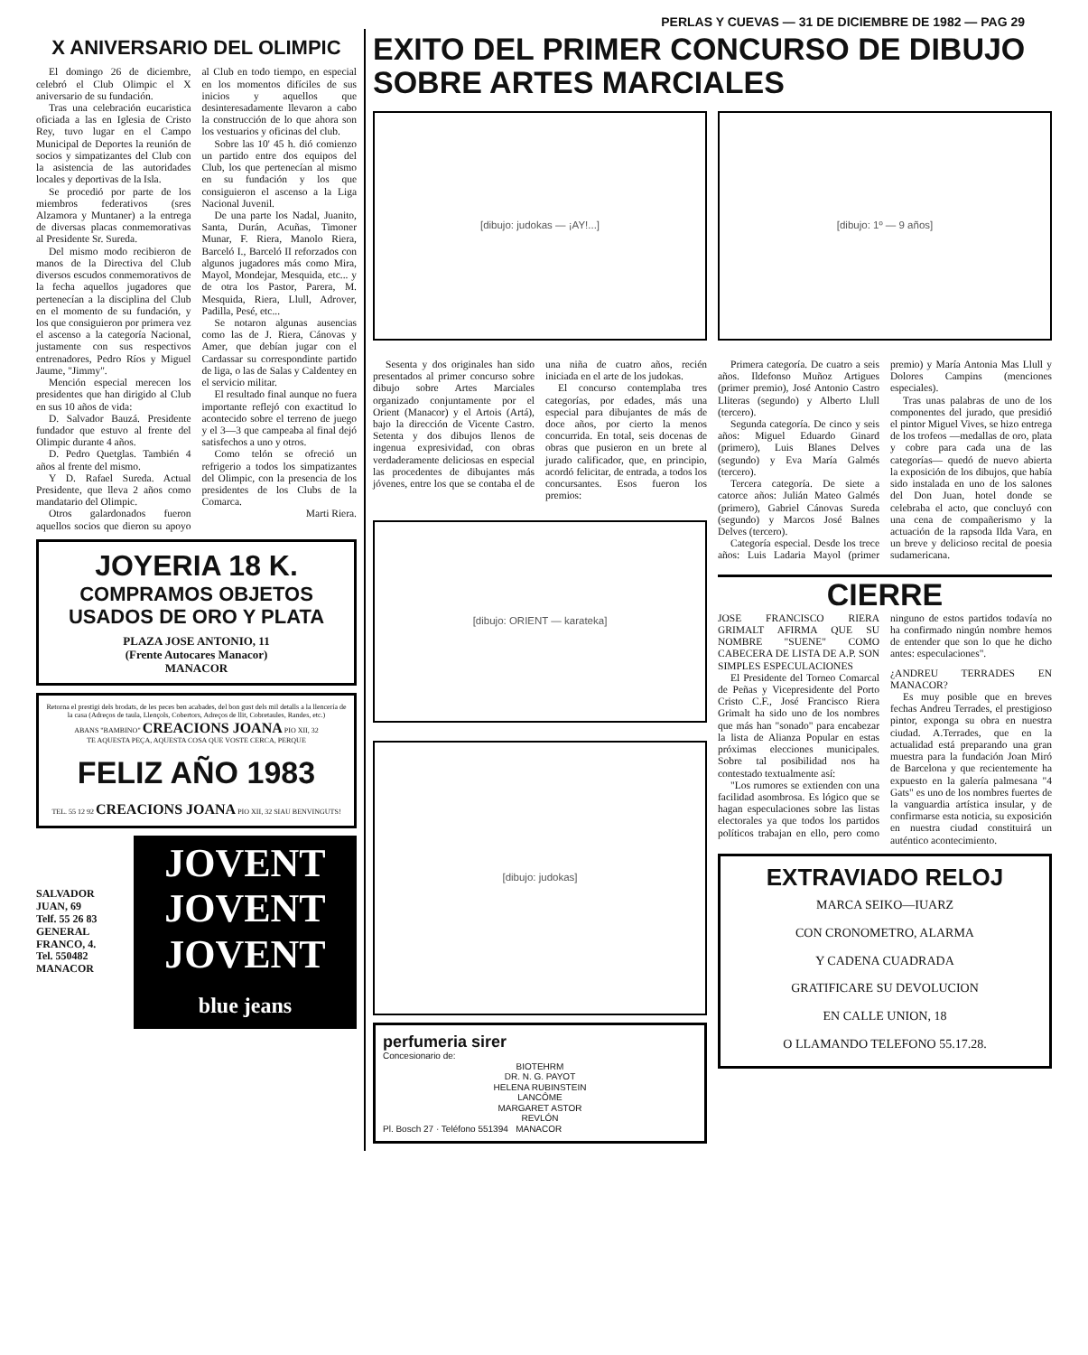PERLAS Y CUEVAS — 31 DE DICIEMBRE DE 1982 — PAG 29
X ANIVERSARIO DEL OLIMPIC
El domingo 26 de diciembre, celebró el Club Olimpic el X aniversario de su fundación.
Tras una celebración eucaristica oficiada a las en Iglesia de Cristo Rey, tuvo lugar en el Campo Municipal de Deportes la reunión de socios y simpatizantes del Club con la asistencia de las autoridades locales y deportivas de la Isla.
Se procedió por parte de los miembros federativos (sres Alzamora y Muntaner) a la entrega de diversas placas conmemorativas al Presidente Sr. Sureda.
Del mismo modo recibieron de manos de la Directiva del Club diversos escudos conmemorativos de la fecha aquellos jugadores que pertenecían a la disciplina del Club en el momento de su fundación, y los que consiguieron por primera vez el ascenso a la categoría Nacional, justamente con sus respectivos entrenadores, Pedro Ríos y Miguel Jaume, "Jimmy".
Mención especial merecen los presidentes que han dirigido al Club en sus 10 años de vida:
D. Salvador Bauzá. Presidente fundador que estuvo al frente del Olimpic durante 4 años.
D. Pedro Quetglas. También 4 años al frente del mismo.
Y D. Rafael Sureda. Actual Presidente, que lleva 2 años como mandatario del Olimpic.
Otros galardonados fueron aquellos socios que dieron su apoyo al Club en todo tiempo, en especial en los momentos difíciles de sus inicios y aquellos que desinteresadamente llevaron a cabo la construcción de lo que ahora son los vestuarios y oficinas del club.
Sobre las 10' 45 h. dió comienzo un partido entre dos equipos del Club, los que pertenecían al mismo en su fundación y los que consiguieron el ascenso a la Liga Nacional Juvenil.
De una parte los Nadal, Juanito, Santa, Durán, Acuñas, Timoner Munar, F. Riera, Manolo Riera, Barceló I., Barceló II reforzados con algunos jugadores más como Mira, Mayol, Mondejar, Mesquida, etc... y de otra los Pastor, Parera, M. Mesquida, Riera, Llull, Adrover, Padilla, Pesé, etc...
Se notaron algunas ausencias como las de J. Riera, Cánovas y Amer, que debían jugar con el Cardassar su correspondinte partido de liga, o las de Salas y Caldentey en el servicio militar.
El resultado final aunque no fuera importante reflejó con exactitud lo acontecido sobre el terreno de juego y el 3—3 que campeaba al final dejó satisfechos a uno y otros.
Como telón se ofreció un refrigerio a todos los simpatizantes del Olimpic, con la presencia de los presidentes de los Clubs de la Comarca.
Marti Riera.
JOYERIA 18 K.
COMPRAMOS OBJETOS
USADOS DE ORO Y PLATA
PLAZA JOSE ANTONIO, 11
(Frente Autocares Manacor)
MANACOR
Retorna el prestigi dels brodats, de les peces ben acabades, del bon gust dels mil detalls a la llencería de la casa (Adreços de taula, Llençols, Cobertors, Adreços de llit, Cobretaules, Randes, etc.)
ABANS "BAMBINO" CREACIONS JOANA PIO XII, 32
TE AQUESTA PEÇA, AQUESTA COSA QUE VOSTE CERCA, PERQUE
FELIZ AÑO 1983
TEL. 55 12 92 CREACIONS JOANA PIO XII, 32 SIAU BENVINGUTS!
SALVADOR JUAN, 69
Telf. 55 26 83
GENERAL FRANCO, 4.
Tel. 550482
MANACOR
JOVENT
JOVENT
JOVENT
blue jeans
EXITO DEL PRIMER CONCURSO DE DIBUJO SOBRE ARTES MARCIALES
[dibujo: judokas — ¡AY!...] [dibujo: 1º — 9 años]
Sesenta y dos originales han sido presentados al primer concurso sobre dibujo sobre Artes Marciales organizado conjuntamente por el Orient (Manacor) y el Artois (Artá), bajo la dirección de Vicente Castro. Setenta y dos dibujos llenos de ingenua expresividad, con obras verdaderamente deliciosas en especial las procedentes de dibujantes más jóvenes, entre los que se contaba el de una niña de cuatro años, recién iniciada en el arte de los judokas.
El concurso contemplaba tres categorías, por edades, más una especial para dibujantes de más de doce años, por cierto la menos concurrida. En total, seis docenas de obras que pusieron en un brete al jurado calificador, que, en principio, acordó felicitar, de entrada, a todos los concursantes. Esos fueron los premios:
[dibujo: ORIENT — karateka]
[dibujo: judokas]
perfumeria sirer
Concesionario de:
BIOTEHRM
DR. N. G. PAYOT
HELENA RUBINSTEIN
LANCÔME
MARGARET ASTOR
REVLÓN
Pl. Bosch 27 · Teléfono 551394 MANACOR
Primera categoría. De cuatro a seis años. Ildefonso Muñoz Artigues (primer premio), José Antonio Castro Lliteras (segundo) y Alberto Llull (tercero).
Segunda categoría. De cinco y seis años: Miguel Eduardo Ginard (primero), Luis Blanes Delves (segundo) y Eva María Galmés (tercero).
Tercera categoría. De siete a catorce años: Julián Mateo Galmés (primero), Gabriel Cánovas Sureda (segundo) y Marcos José Balnes Delves (tercero).
Categoría especial. Desde los trece años: Luis Ladaria Mayol (primer premio) y María Antonia Mas Llull y Dolores Campins (menciones especiales).
Tras unas palabras de uno de los componentes del jurado, que presidió el pintor Miguel Vives, se hizo entrega de los trofeos —medallas de oro, plata y cobre para cada una de las categorías— quedó de nuevo abierta la exposición de los dibujos, que había sido instalada en uno de los salones del Don Juan, hotel donde se celebraba el acto, que concluyó con una cena de compañerismo y la actuación de la rapsoda Ilda Vara, en un breve y delicioso recital de poesia sudamericana.
CIERRE
JOSE FRANCISCO RIERA GRIMALT AFIRMA QUE SU NOMBRE "SUENE" COMO CABECERA DE LISTA DE A.P. SON SIMPLES ESPECULACIONES
El Presidente del Torneo Comarcal de Peñas y Vicepresidente del Porto Cristo C.F., José Francisco Riera Grimalt ha sido uno de los nombres que más han "sonado" para encabezar la lista de Alianza Popular en estas próximas elecciones municipales. Sobre tal posibilidad nos ha contestado textualmente así:
"Los rumores se extienden con una facilidad asombrosa. Es lógico que se hagan especulaciones sobre las listas electorales ya que todos los partidos políticos trabajan en ello, pero como ninguno de estos partidos todavía no ha confirmado ningún nombre hemos de entender que son lo que he dicho antes: especulaciones".
¿ANDREU TERRADES EN MANACOR?
Es muy posible que en breves fechas Andreu Terrades, el prestigioso pintor, exponga su obra en nuestra ciudad. A.Terrades, que en la actualidad está preparando una gran muestra para la fundación Joan Miró de Barcelona y que recientemente ha expuesto en la galería palmesana "4 Gats" es uno de los nombres fuertes de la vanguardia artística insular, y de confirmarse esta noticia, su exposición en nuestra ciudad constituirá un auténtico acontecimiento.
EXTRAVIADO RELOJ
MARCA SEIKO—IUARZ
CON CRONOMETRO, ALARMA
Y CADENA CUADRADA
GRATIFICARE SU DEVOLUCION
EN CALLE UNION, 18
O LLAMANDO TELEFONO 55.17.28.